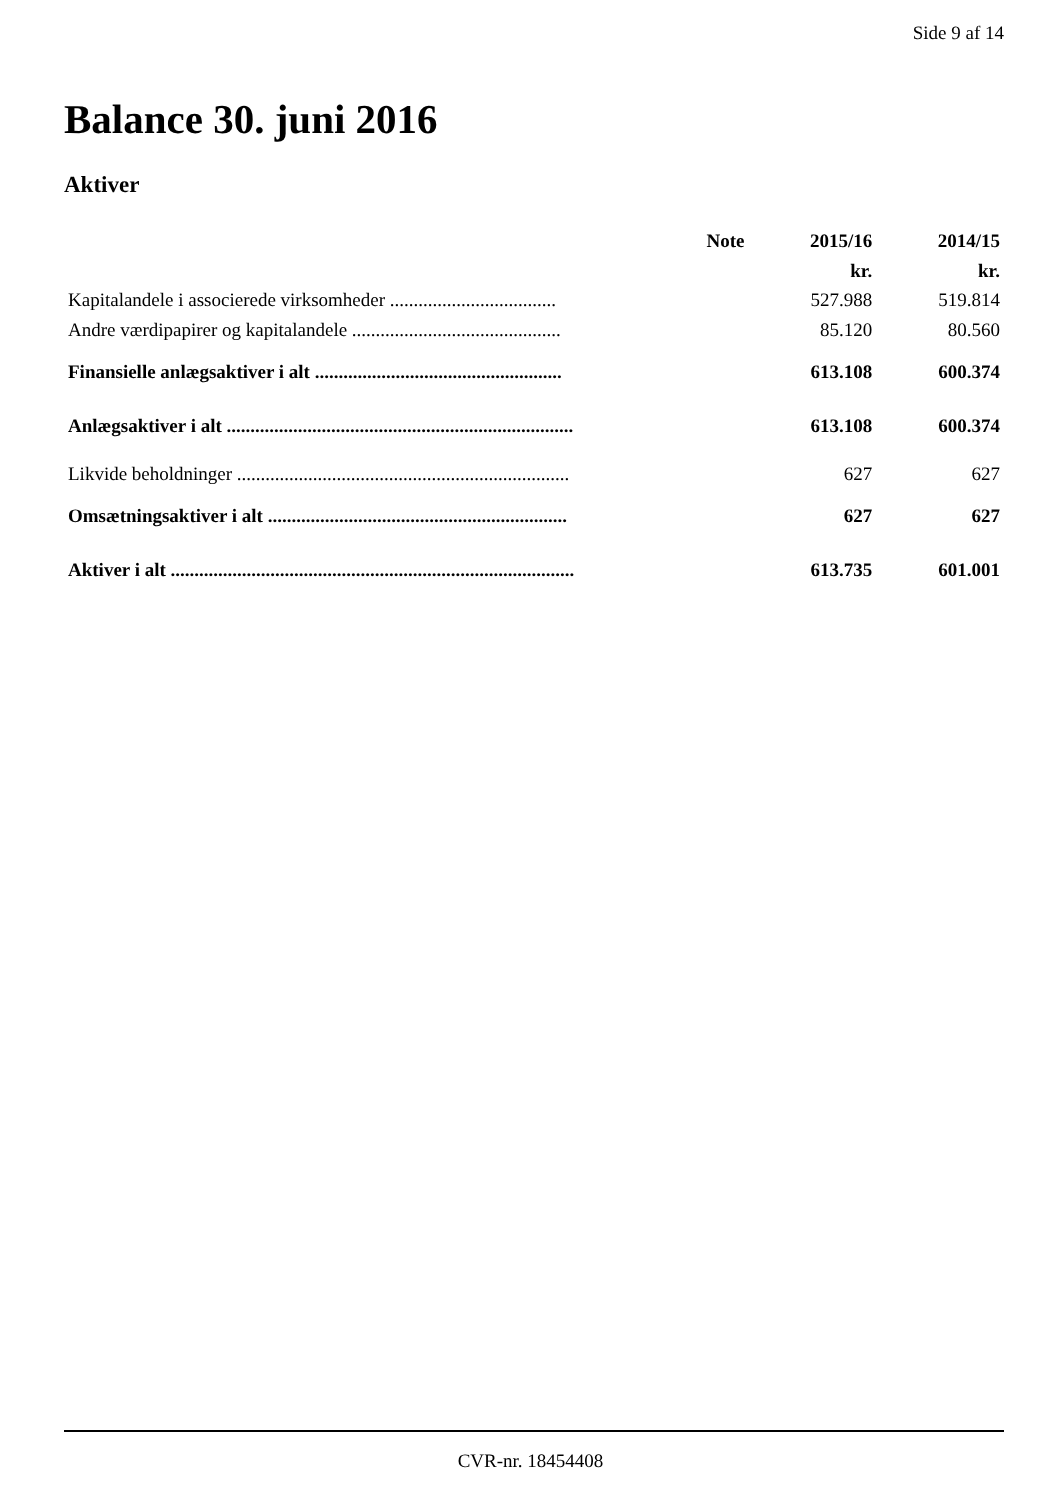Side 9 af 14
Balance 30. juni 2016
Aktiver
| | Note | 2015/16 | 2014/15 |
| --- | --- | --- | --- |
| | | kr. | kr. |
| Kapitalandele i associerede virksomheder ................................... | | 527.988 | 519.814 |
| Andre værdipapirer og kapitalandele ............................................ | | 85.120 | 80.560 |
| Finansielle anlægsaktiver i alt .................................................... | | 613.108 | 600.374 |
| Anlægsaktiver i alt ......................................................................... | | 613.108 | 600.374 |
| Likvide beholdninger ...................................................................... | | 627 | 627 |
| Omsætningsaktiver i alt ............................................................... | | 627 | 627 |
| Aktiver i alt ..................................................................................... | | 613.735 | 601.001 |
CVR-nr. 18454408